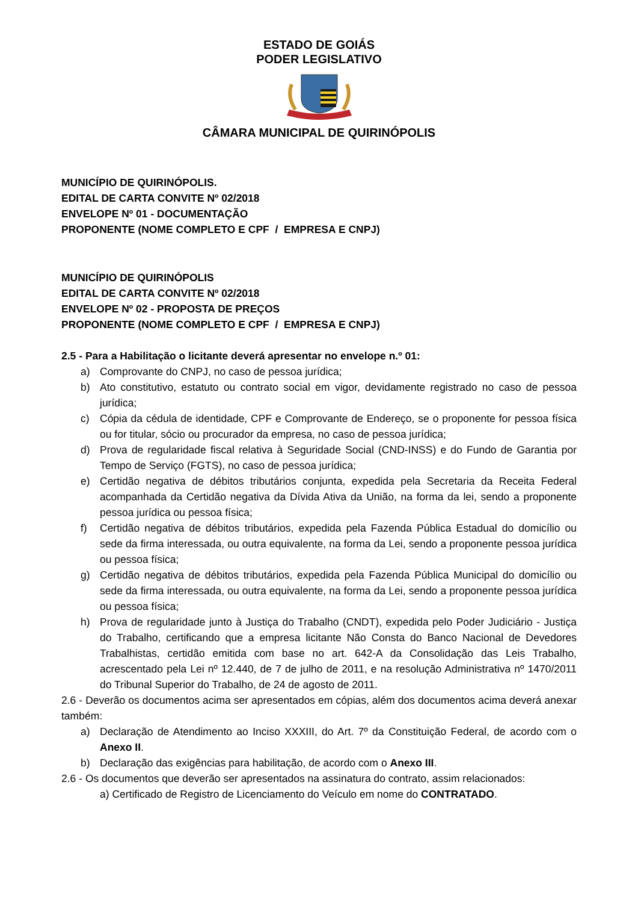ESTADO DE GOIÁS
PODER LEGISLATIVO
CÂMARA MUNICIPAL DE QUIRINÓPOLIS
MUNICÍPIO DE QUIRINÓPOLIS.
EDITAL DE CARTA CONVITE Nº 02/2018
ENVELOPE Nº 01 - DOCUMENTAÇÃO
PROPONENTE (NOME COMPLETO E CPF / EMPRESA E CNPJ)
MUNICÍPIO DE QUIRINÓPOLIS
EDITAL DE CARTA CONVITE Nº 02/2018
ENVELOPE Nº 02 - PROPOSTA DE PREÇOS
PROPONENTE (NOME COMPLETO E CPF / EMPRESA E CNPJ)
2.5 - Para a Habilitação o licitante deverá apresentar no envelope n.º 01:
a) Comprovante do CNPJ, no caso de pessoa jurídica;
b) Ato constitutivo, estatuto ou contrato social em vigor, devidamente registrado no caso de pessoa jurídica;
c) Cópia da cédula de identidade, CPF e Comprovante de Endereço, se o proponente for pessoa física ou for titular, sócio ou procurador da empresa, no caso de pessoa jurídica;
d) Prova de regularidade fiscal relativa à Seguridade Social (CND-INSS) e do Fundo de Garantia por Tempo de Serviço (FGTS), no caso de pessoa jurídica;
e) Certidão negativa de débitos tributários conjunta, expedida pela Secretaria da Receita Federal acompanhada da Certidão negativa da Dívida Ativa da União, na forma da lei, sendo a proponente pessoa jurídica ou pessoa física;
f) Certidão negativa de débitos tributários, expedida pela Fazenda Pública Estadual do domicílio ou sede da firma interessada, ou outra equivalente, na forma da Lei, sendo a proponente pessoa jurídica ou pessoa física;
g) Certidão negativa de débitos tributários, expedida pela Fazenda Pública Municipal do domicílio ou sede da firma interessada, ou outra equivalente, na forma da Lei, sendo a proponente pessoa jurídica ou pessoa física;
h) Prova de regularidade junto à Justiça do Trabalho (CNDT), expedida pelo Poder Judiciário - Justiça do Trabalho, certificando que a empresa licitante Não Consta do Banco Nacional de Devedores Trabalhistas, certidão emitida com base no art. 642-A da Consolidação das Leis Trabalho, acrescentado pela Lei nº 12.440, de 7 de julho de 2011, e na resolução Administrativa nº 1470/2011 do Tribunal Superior do Trabalho, de 24 de agosto de 2011.
2.6 - Deverão os documentos acima ser apresentados em cópias, além dos documentos acima deverá anexar também:
a) Declaração de Atendimento ao Inciso XXXIII, do Art. 7º da Constituição Federal, de acordo com o Anexo II.
b) Declaração das exigências para habilitação, de acordo com o Anexo III.
2.6 - Os documentos que deverão ser apresentados na assinatura do contrato, assim relacionados:
a) Certificado de Registro de Licenciamento do Veículo em nome do CONTRATADO.